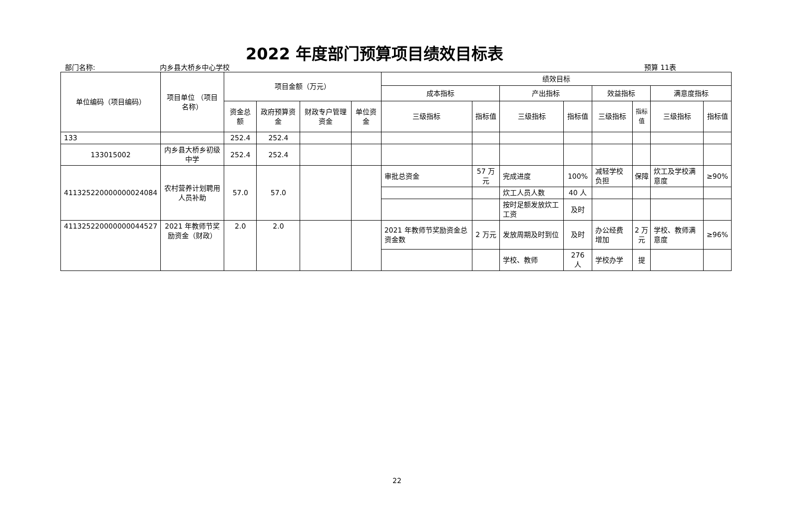2022 年度部门预算项目绩效目标表
部门名称: 内乡县大桥乡中心学校 预算 11表
| 单位编码（项目编码） | 项目单位 （项目名称） | 项目金额（万元） | | | | 绩效目标 | | | | | | | |
| --- | --- | --- | --- | --- | --- | --- | --- | --- | --- | --- | --- | --- | --- |
| | | | | | | 成本指标 | | 产出指标 | | 效益指标 | | 满意度指标 | |
| | | 资金总额 | 政府预算资金 | 财政专户管理资金 | 单位资金 | 三级指标 | 指标值 | 三级指标 | 指标值 | 三级指标 | 指标值 | 三级指标 | 指标值 |
| 133 | | 252.4 | 252.4 | | | | | | | | | | |
| 133015002 | 内乡县大桥乡初级中学 | 252.4 | 252.4 | | | | | | | | | | |
| 411325220000000024084 | 农村营养计划聘用人员补助 | 57.0 | 57.0 | | | 审批总资金 | 57 万元 | 完成进度 | 100% | 减轻学校负担 | 保障 | 炊工及学校满意度 | ≥90% |
| | | | | | | | | 炊工人员人数 | 40 人 | | | | |
| | | | | | | | | 按时足额发放炊工工资 | 及时 | | | | |
| 411325220000000044527 | 2021 年教师节奖励资金（财政） | 2.0 | 2.0 | | | 2021 年教师节奖励资金总资金数 | 2 万元 | 发放周期及时到位 | 及时 | 办公经费增加 | 2 万元 | 学校、教师满意度 | ≥96% |
| | | | | | | | | 学校、教师 | 276 人 | 学校办学 | 提 | | |
22